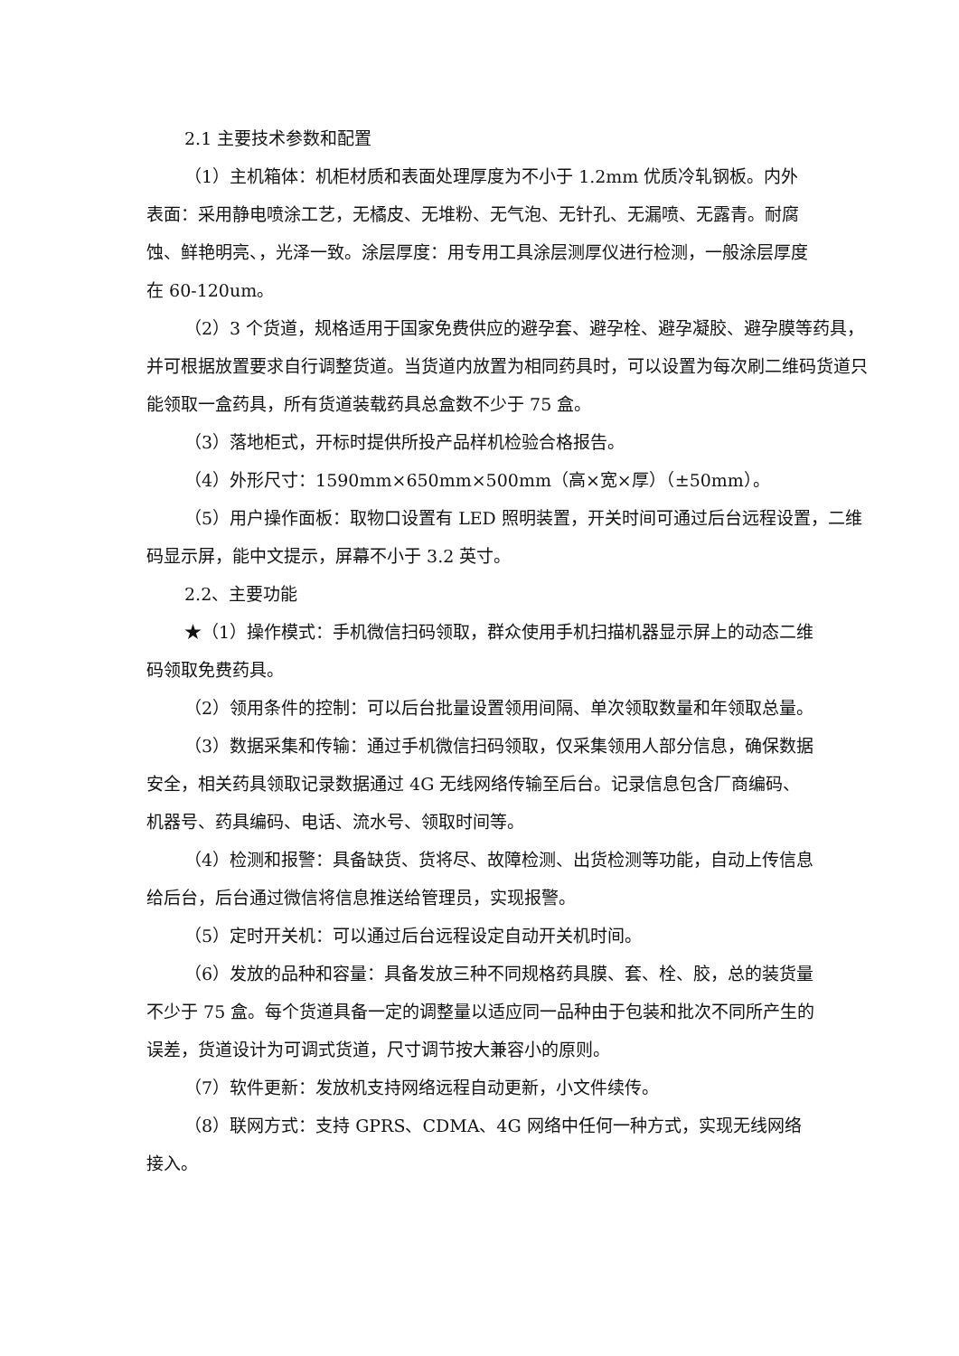2.1 主要技术参数和配置
（1）主机箱体：机柜材质和表面处理厚度为不小于 1.2mm 优质冷轧钢板。内外表面：采用静电喷涂工艺，无橘皮、无堆粉、无气泡、无针孔、无漏喷、无露青。耐腐蚀、鲜艳明亮、，光泽一致。涂层厚度：用专用工具涂层测厚仪进行检测，一般涂层厚度在 60-120um。
（2）3 个货道，规格适用于国家免费供应的避孕套、避孕栓、避孕凝胶、避孕膜等药具，并可根据放置要求自行调整货道。当货道内放置为相同药具时，可以设置为每次刷二维码货道只能领取一盒药具，所有货道装载药具总盒数不少于 75 盒。
（3）落地柜式，开标时提供所投产品样机检验合格报告。
（4）外形尺寸：1590mm×650mm×500mm（高×宽×厚）（±50mm）。
（5）用户操作面板：取物口设置有 LED 照明装置，开关时间可通过后台远程设置，二维码显示屏，能中文提示，屏幕不小于 3.2 英寸。
2.2、主要功能
★（1）操作模式：手机微信扫码领取，群众使用手机扫描机器显示屏上的动态二维码领取免费药具。
（2）领用条件的控制：可以后台批量设置领用间隔、单次领取数量和年领取总量。
（3）数据采集和传输：通过手机微信扫码领取，仅采集领用人部分信息，确保数据安全，相关药具领取记录数据通过 4G 无线网络传输至后台。记录信息包含厂商编码、机器号、药具编码、电话、流水号、领取时间等。
（4）检测和报警：具备缺货、货将尽、故障检测、出货检测等功能，自动上传信息给后台，后台通过微信将信息推送给管理员，实现报警。
（5）定时开关机：可以通过后台远程设定自动开关机时间。
（6）发放的品种和容量：具备发放三种不同规格药具膜、套、栓、胶，总的装货量不少于 75 盒。每个货道具备一定的调整量以适应同一品种由于包装和批次不同所产生的误差，货道设计为可调式货道，尺寸调节按大兼容小的原则。
（7）软件更新：发放机支持网络远程自动更新，小文件续传。
（8）联网方式：支持 GPRS、CDMA、4G 网络中任何一种方式，实现无线网络接入。